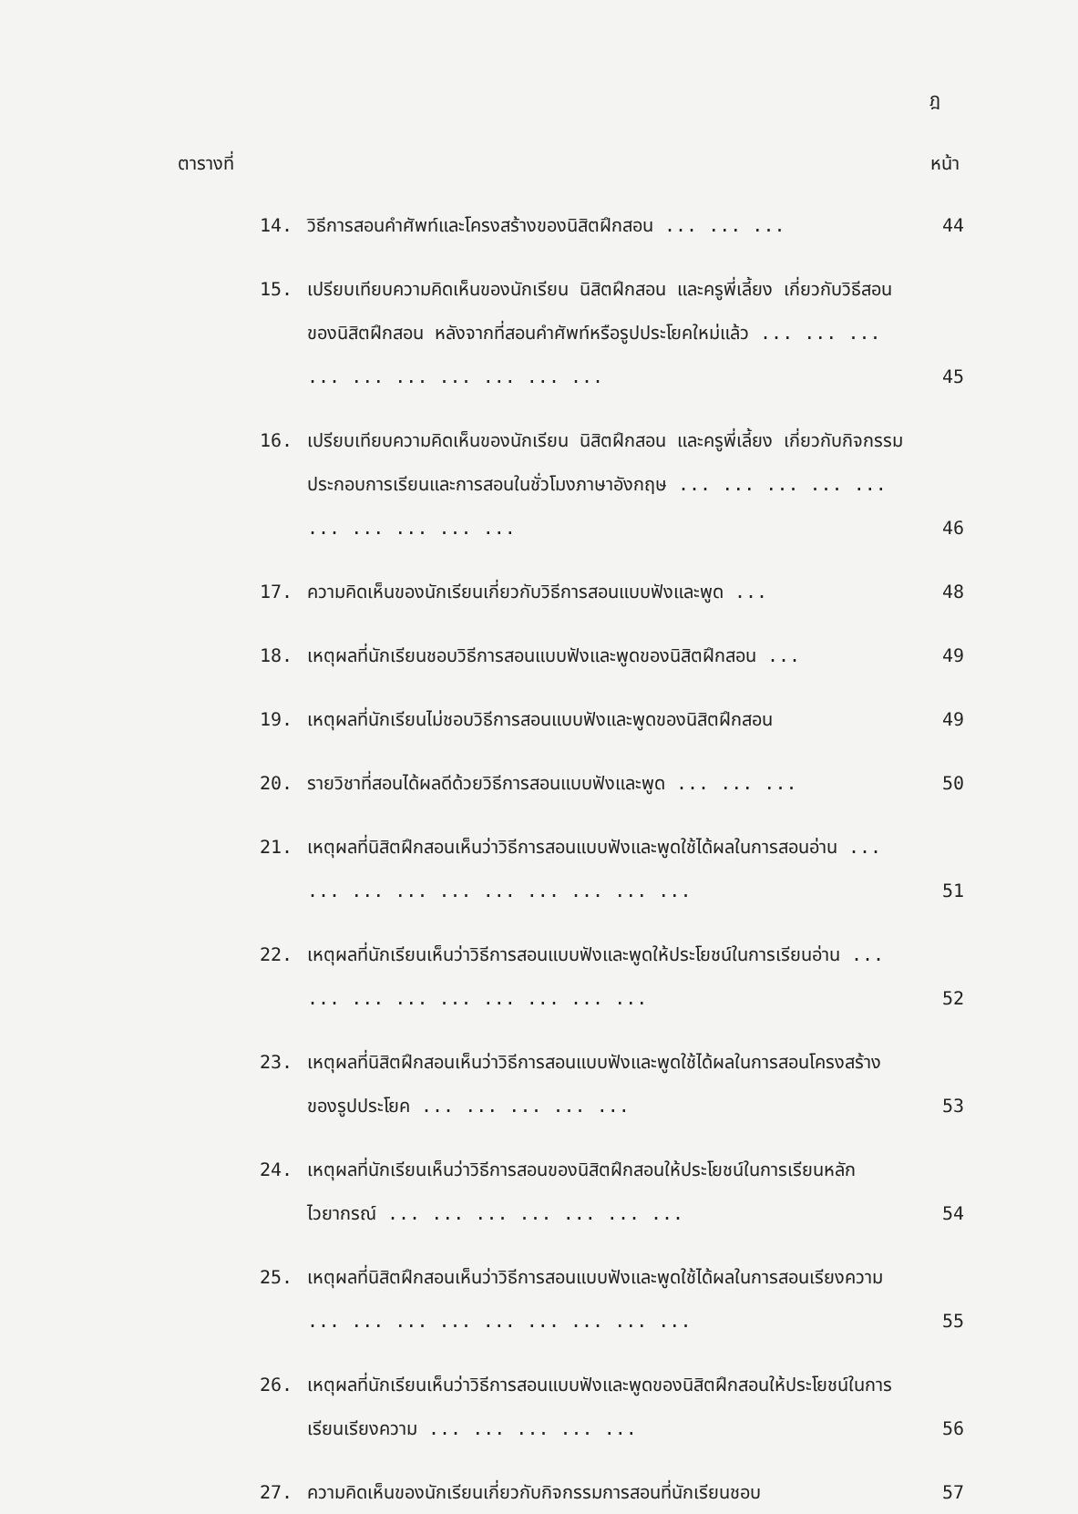ฎ
ตารางที่ หน้า
14. วิธีการสอนคำศัพท์และโครงสร้างของนิสิตฝึกสอน ... ... ... 44
15. เปรียบเทียบความคิดเห็นของนักเรียน นิสิตฝึกสอน และครูพี่เลี้ยง เกี่ยวกับวิธีสอนของนิสิตฝึกสอน หลังจากที่สอนคำศัพท์หรือรูปประโยคใหม่แล้ว ... ... ... ... ... ... ... ... ... ... 45
16. เปรียบเทียบความคิดเห็นของนักเรียน นิสิตฝึกสอน และครูพี่เลี้ยง เกี่ยวกับกิจกรรมประกอบการเรียนและการสอนในชั่วโมงภาษาอังกฤษ ... ... ... ... ... ... ... ... ... ... 46
17. ความคิดเห็นของนักเรียนเกี่ยวกับวิธีการสอนแบบฟังและพูด ... 48
18. เหตุผลที่นักเรียนชอบวิธีการสอนแบบฟังและพูดของนิสิตฝึกสอน ... 49
19. เหตุผลที่นักเรียนไม่ชอบวิธีการสอนแบบฟังและพูดของนิสิตฝึกสอน 49
20. รายวิชาที่สอนได้ผลดีด้วยวิธีการสอนแบบฟังและพูด ... ... ... 50
21. เหตุผลที่นิสิตฝึกสอนเห็นว่าวิธีการสอนแบบฟังและพูดใช้ได้ผลในการสอนอ่าน ... ... ... ... ... ... ... ... ... ... 51
22. เหตุผลที่นักเรียนเห็นว่าวิธีการสอนแบบฟังและพูดให้ประโยชน์ในการเรียนอ่าน ... ... ... ... ... ... ... ... ... 52
23. เหตุผลที่นิสิตฝึกสอนเห็นว่าวิธีการสอนแบบฟังและพูดใช้ได้ผลในการสอนโครงสร้างของรูปประโยค ... ... ... ... ... 53
24. เหตุผลที่นักเรียนเห็นว่าวิธีการสอนของนิสิตฝึกสอนให้ประโยชน์ในการเรียนหลักไวยากรณ์ ... ... ... ... ... ... ... 54
25. เหตุผลที่นิสิตฝึกสอนเห็นว่าวิธีการสอนแบบฟังและพูดใช้ได้ผลในการสอนเรียงความ ... ... ... ... ... ... ... ... ... 55
26. เหตุผลที่นักเรียนเห็นว่าวิธีการสอนแบบฟังและพูดของนิสิตฝึกสอนให้ประโยชน์ในการเรียนเรียงความ ... ... ... ... ... 56
27. ความคิดเห็นของนักเรียนเกี่ยวกับกิจกรรมการสอนที่นักเรียนชอบ 57